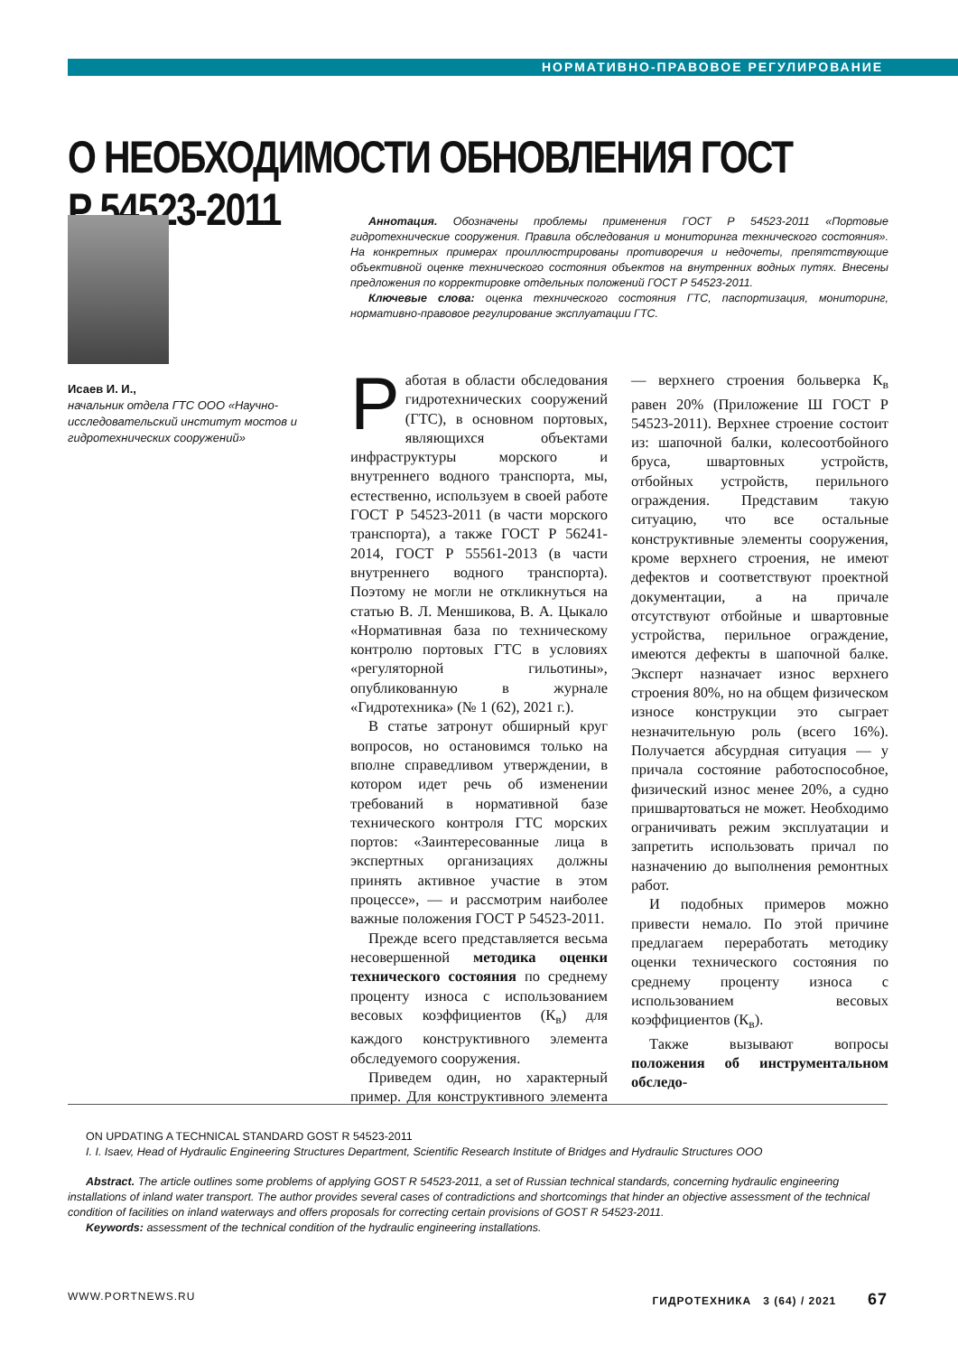НОРМАТИВНО-ПРАВОВОЕ РЕГУЛИРОВАНИЕ
О НЕОБХОДИМОСТИ ОБНОВЛЕНИЯ ГОСТ Р 54523-2011
Исаев И. И.,
начальник отдела ГТС ООО «Научно-исследовательский институт мостов и гидротехнических сооружений»
Аннотация. Обозначены проблемы применения ГОСТ Р 54523-2011 «Портовые гидротехнические сооружения. Правила обследования и мониторинга технического состояния». На конкретных примерах проиллюстрированы противоречия и недочеты, препятствующие объективной оценке технического состояния объектов на внутренних водных путях. Внесены предложения по корректировке отдельных положений ГОСТ Р 54523-2011.
Ключевые слова: оценка технического состояния ГТС, паспортизация, мониторинг, нормативно-правовое регулирование эксплуатации ГТС.
Работая в области обследования гидротехнических сооружений (ГТС), в основном портовых, являющихся объектами инфраструктуры морского и внутреннего водного транспорта, мы, естественно, используем в своей работе ГОСТ Р 54523-2011 (в части морского транспорта), а также ГОСТ Р 56241-2014, ГОСТ Р 55561-2013 (в части внутреннего водного транспорта). Поэтому не могли не откликнуться на статью В. Л. Меншикова, В. А. Цыкало «Нормативная база по техническому контролю портовых ГТС в условиях «регуляторной гильотины», опубликованную в журнале «Гидротехника» (№ 1 (62), 2021 г.).
В статье затронут обширный круг вопросов, но остановимся только на вполне справедливом утверждении, в котором идет речь об изменении требований в нормативной базе технического контроля ГТС морских портов: «Заинтересованные лица в экспертных организациях должны принять активное участие в этом процессе», — и рассмотрим наиболее важные положения ГОСТ Р 54523-2011.
Прежде всего представляется весьма несовершенной методика оценки технического состояния по среднему проценту износа с использованием весовых коэффициентов (К<sub>в</sub>) для каждого конструктивного элемента обследуемого сооружения.
Приведем один, но характерный пример. Для конструктивного элемента — верхнего строения больверка К<sub>в</sub> равен 20% (Приложение Ш ГОСТ Р 54523-2011). Верхнее строение состоит из: шапочной балки, колесоотбойного бруса, швартовных устройств, отбойных устройств, перильного ограждения. Представим такую ситуацию, что все остальные конструктивные элементы сооружения, кроме верхнего строения, не имеют дефектов и соответствуют проектной документации, а на причале отсутствуют отбойные и швартовные устройства, перильное ограждение, имеются дефекты в шапочной балке. Эксперт назначает износ верхнего строения 80%, но на общем физическом износе конструкции это сыграет незначительную роль (всего 16%). Получается абсурдная ситуация — у причала состояние работоспособное, физический износ менее 20%, а судно пришвартоваться не может. Необходимо ограничивать режим эксплуатации и запретить использовать причал по назначению до выполнения ремонтных работ.
И подобных примеров можно привести немало. По этой причине предлагаем переработать методику оценки технического состояния по среднему проценту износа с использованием весовых коэффициентов (К<sub>в</sub>).
Также вызывают вопросы положения об инструментальном обследо-
ON UPDATING A TECHNICAL STANDARD GOST R 54523-2011
I. I. Isaev, Head of Hydraulic Engineering Structures Department, Scientific Research Institute of Bridges and Hydraulic Structures OOO
Abstract. The article outlines some problems of applying GOST R 54523-2011, a set of Russian technical standards, concerning hydraulic engineering installations of inland water transport. The author provides several cases of contradictions and shortcomings that hinder an objective assessment of the technical condition of facilities on inland waterways and offers proposals for correcting certain provisions of GOST R 54523-2011.
Keywords: assessment of the technical condition of the hydraulic engineering installations.
WWW.PORTNEWS.RU ГИДРОТЕХНИКА 3 (64) / 2021 67